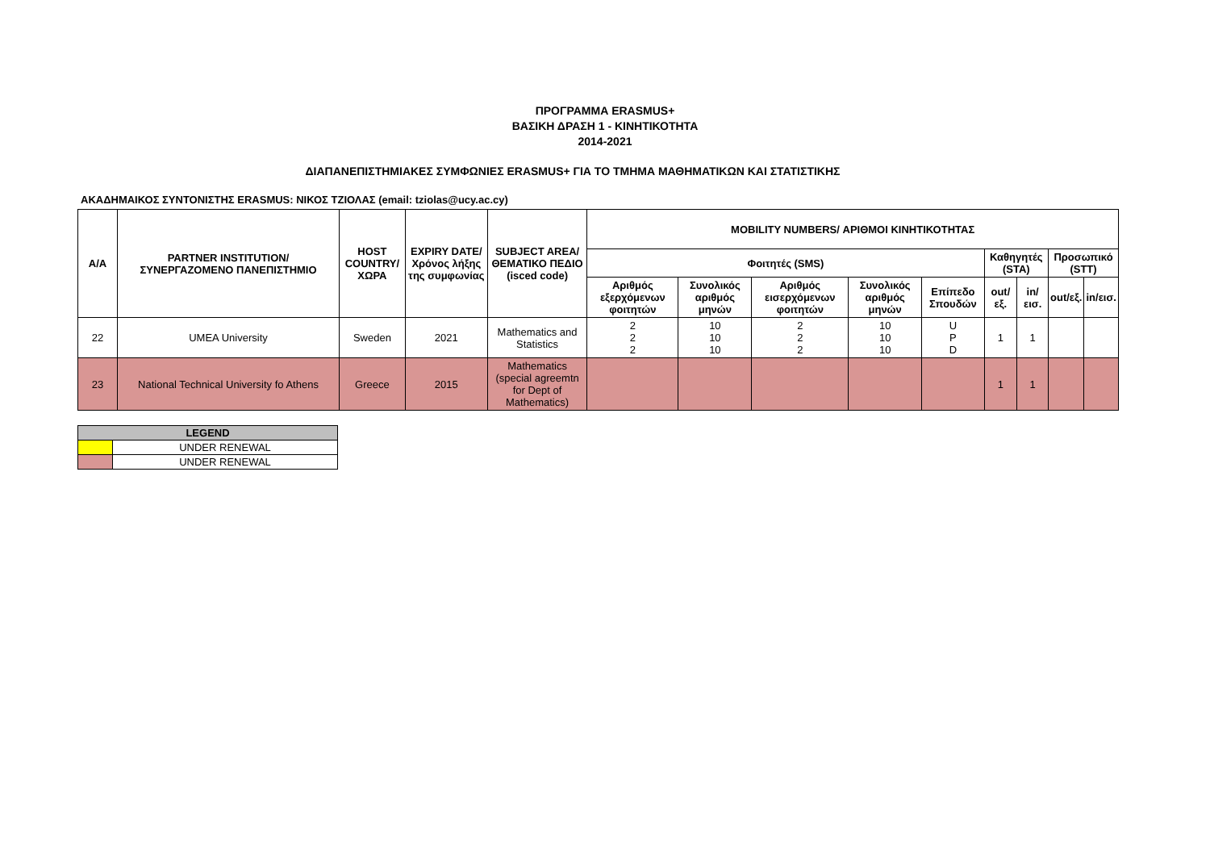ΠΡΟΓΡΑΜΜΑ ERASMUS+
ΒΑΣΙΚΗ ΔΡΑΣΗ 1 - ΚΙΝΗΤΙΚΟΤΗΤΑ
2014-2021
ΔΙΑΠΑΝΕΠΙΣΤΗΜΙΑΚΕΣ ΣΥΜΦΩΝΙΕΣ ERASMUS+ ΓΙΑ ΤΟ ΤΜΗΜΑ ΜΑΘΗΜΑΤΙΚΩΝ ΚΑΙ ΣΤΑΤΙΣΤΙΚΗΣ
ΑΚΑΔΗΜΑΙΚΟΣ ΣΥΝΤΟΝΙΣΤΗΣ ERASMUS: ΝΙΚΟΣ ΤΖΙΟΛΑΣ (email: tziolas@ucy.ac.cy)
| A/A | PARTNER INSTITUTION/ ΣΥΝΕΡΓΑΖΟΜΕΝΟ ΠΑΝΕΠΙΣΤΗΜΙΟ | HOST COUNTRY/ ΧΩΡΑ | EXPIRY DATE/ Χρόνος λήξης της συμφωνίας | SUBJECT AREA/ ΘΕΜΑΤΙΚΟ ΠΕΔΙΟ (isced code) | MOBILITY NUMBERS/ ΑΡΙΘΜΟΙ ΚΙΝΗΤΙΚΟΤΗΤΑΣ | | | | | | | | |
| --- | --- | --- | --- | --- | --- | --- | --- | --- | --- | --- | --- | --- | --- |
| | | | | | Φοιτητές (SMS) | | | | | Καθηγητές (STA) | | Προσωπικό (STT) | |
| | | | | | Αριθμός εξερχόμενων φοιτητών | Συνολικός αριθμός μηνών | Αριθμός εισερχόμενων φοιτητών | Συνολικός αριθμός μηνών | Επίπεδο Σπουδών | out/εξ. | in/εισ. | out/εξ. | in/εισ. |
| 22 | UMEA University | Sweden | 2021 | Mathematics and Statistics | 2 2 2 | 10 10 10 | 2 2 2 | 10 10 10 | U P D | 1 | 1 | | |
| 23 | National Technical University fo Athens | Greece | 2015 | Mathematics (special agreemtn for Dept of Mathematics) | | | | | | 1 | 1 | | |
| LEGEND | |
| | UNDER RENEWAL |
| | UNDER RENEWAL |